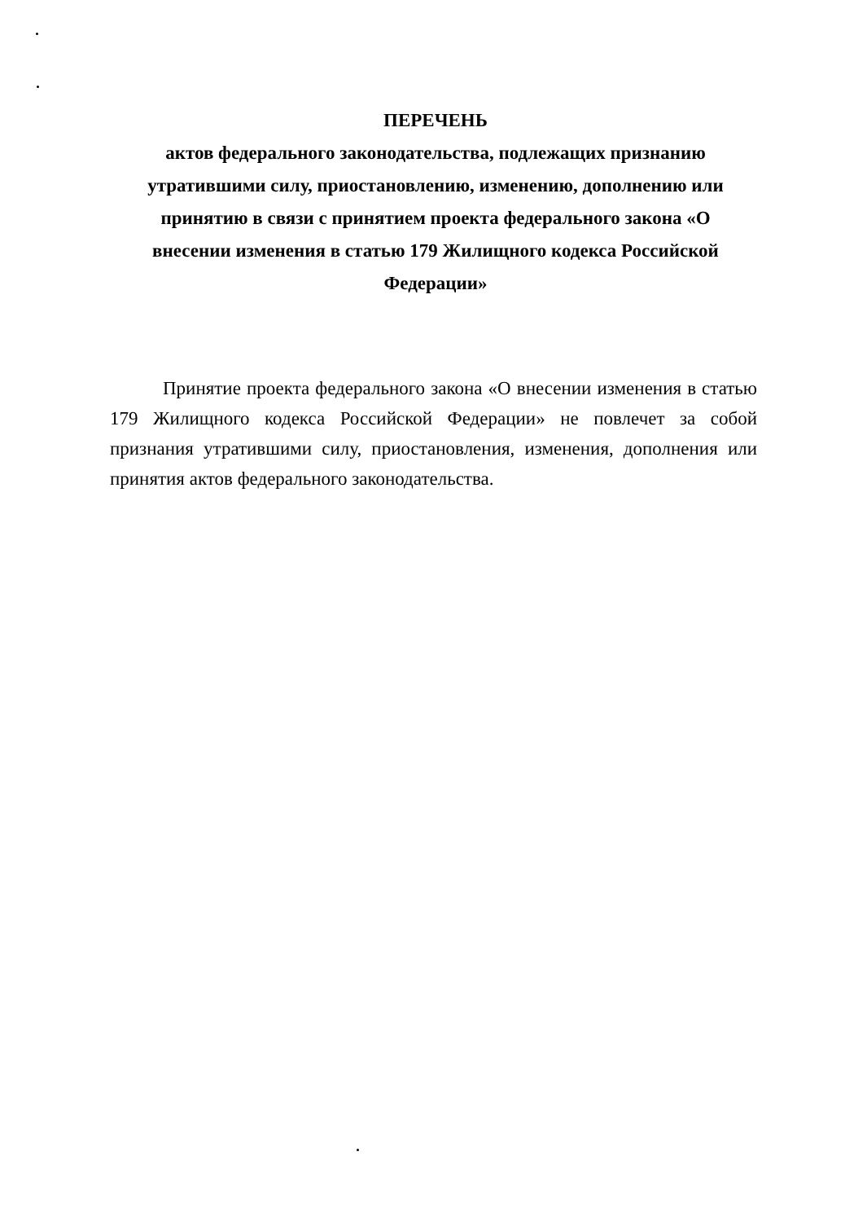ПЕРЕЧЕНЬ
актов федерального законодательства, подлежащих признанию утратившими силу, приостановлению, изменению, дополнению или принятию в связи с принятием проекта федерального закона «О внесении изменения в статью 179 Жилищного кодекса Российской Федерации»
Принятие проекта федерального закона «О внесении изменения в статью 179 Жилищного кодекса Российской Федерации» не повлечет за собой признания утратившими силу, приостановления, изменения, дополнения или принятия актов федерального законодательства.